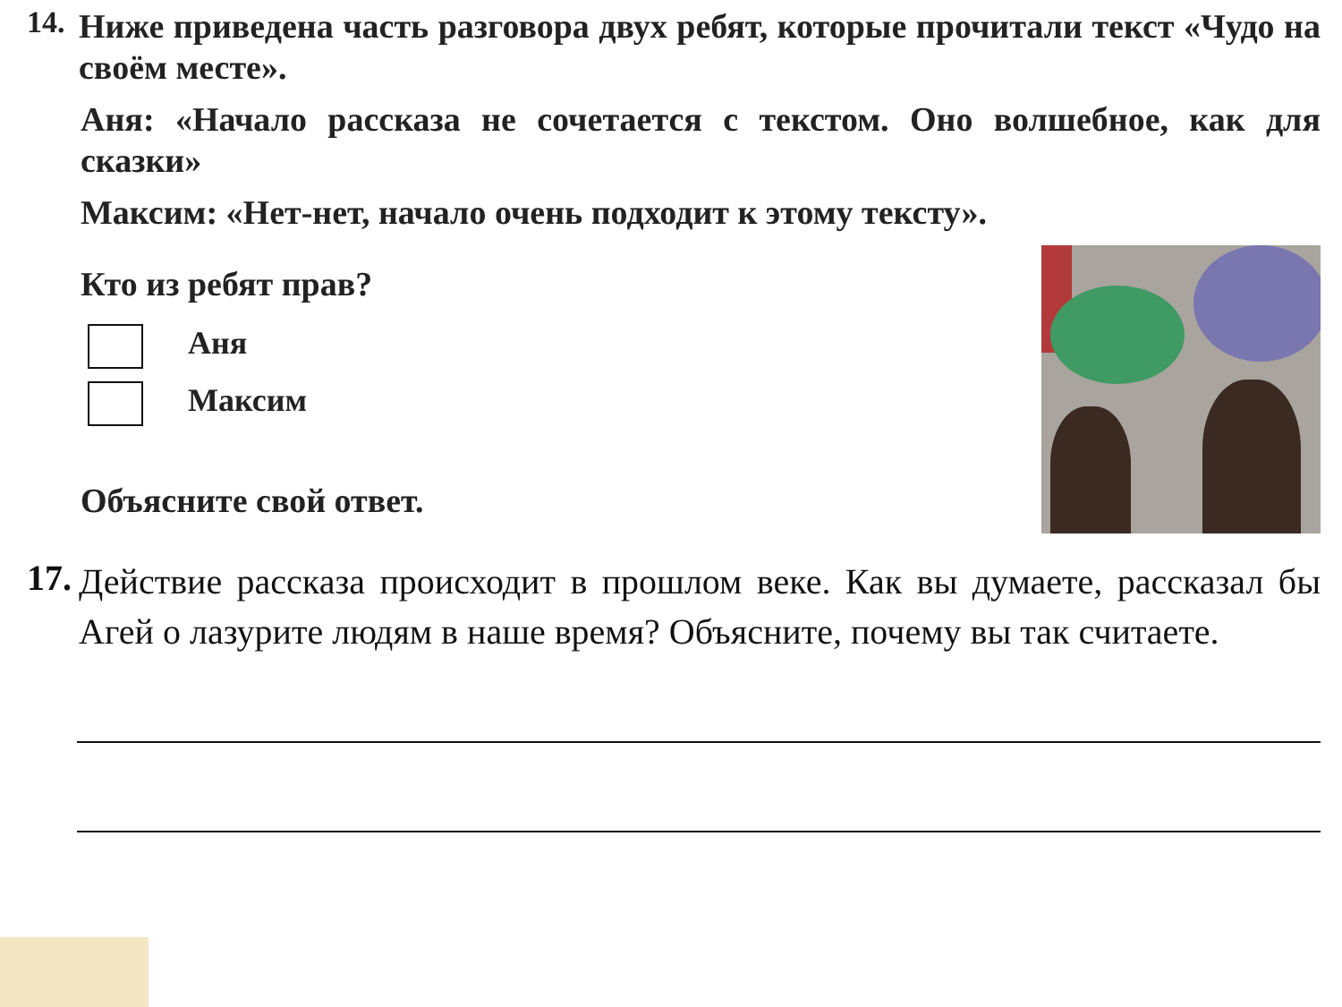14.
Ниже приведена часть разговора двух ребят, которые прочитали текст «Чудо на своём месте».
Аня: «Начало рассказа не сочетается с текстом. Оно волшебное, как для сказки»
Максим: «Нет-нет, начало очень подходит к этому тексту».
Кто из ребят прав?
Аня
Максим
Объясните свой ответ.
17.
Действие рассказа происходит в прошлом веке. Как вы думаете, рассказал бы Агей о лазурите людям в наше время? Объясните, почему вы так считаете.